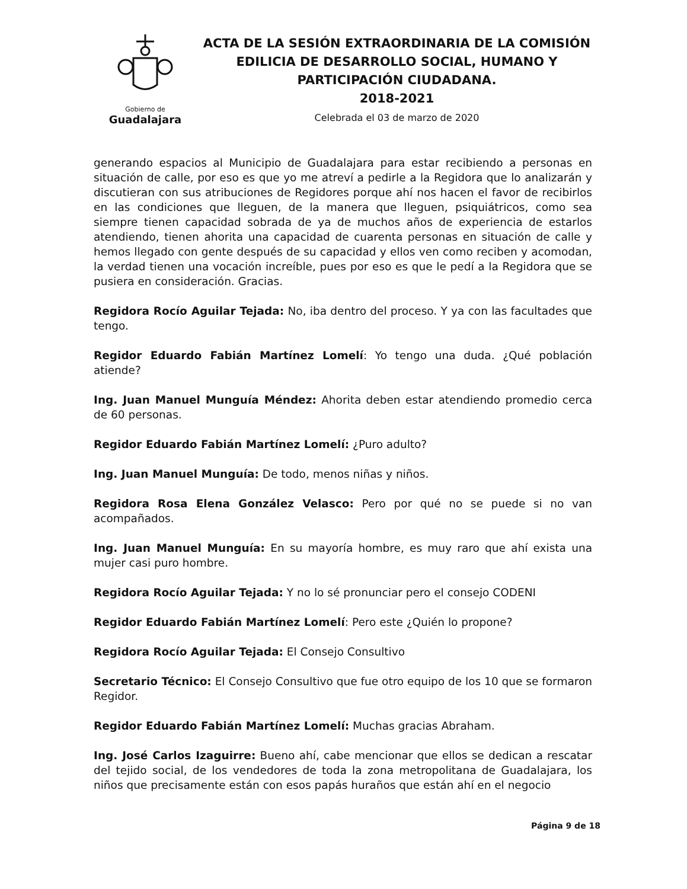Gobierno de
Guadalajara
ACTA DE LA SESIÓN EXTRAORDINARIA DE LA COMISIÓN
EDILICIA DE DESARROLLO SOCIAL, HUMANO Y
PARTICIPACIÓN CIUDADANA.
2018-2021
Celebrada el 03 de marzo de 2020
generando espacios al Municipio de Guadalajara para estar recibiendo a personas en situación de calle, por eso es que yo me atreví a pedirle a la Regidora que lo analizarán y discutieran con sus atribuciones de Regidores porque ahí nos hacen el favor de recibirlos en las condiciones que lleguen, de la manera que lleguen, psiquiátricos, como sea siempre tienen capacidad sobrada de ya de muchos años de experiencia de estarlos atendiendo, tienen ahorita una capacidad de cuarenta personas en situación de calle y hemos llegado con gente después de su capacidad y ellos ven como reciben y acomodan, la verdad tienen una vocación increíble, pues por eso es que le pedí a la Regidora que se pusiera en consideración. Gracias.
Regidora Rocío Aguilar Tejada: No, iba dentro del proceso. Y ya con las facultades que tengo.
Regidor Eduardo Fabián Martínez Lomelí: Yo tengo una duda. ¿Qué población atiende?
Ing. Juan Manuel Munguía Méndez: Ahorita deben estar atendiendo promedio cerca de 60 personas.
Regidor Eduardo Fabián Martínez Lomelí: ¿Puro adulto?
Ing. Juan Manuel Munguía: De todo, menos niñas y niños.
Regidora Rosa Elena González Velasco: Pero por qué no se puede si no van acompañados.
Ing. Juan Manuel Munguía: En su mayoría hombre, es muy raro que ahí exista una mujer casi puro hombre.
Regidora Rocío Aguilar Tejada: Y no lo sé pronunciar pero el consejo CODENI
Regidor Eduardo Fabián Martínez Lomelí: Pero este ¿Quién lo propone?
Regidora Rocío Aguilar Tejada: El Consejo Consultivo
Secretario Técnico: El Consejo Consultivo que fue otro equipo de los 10 que se formaron Regidor.
Regidor Eduardo Fabián Martínez Lomelí: Muchas gracias Abraham.
Ing. José Carlos Izaguirre: Bueno ahí, cabe mencionar que ellos se dedican a rescatar del tejido social, de los vendedores de toda la zona metropolitana de Guadalajara, los niños que precisamente están con esos papás huraños que están ahí en el negocio
Página 9 de 18